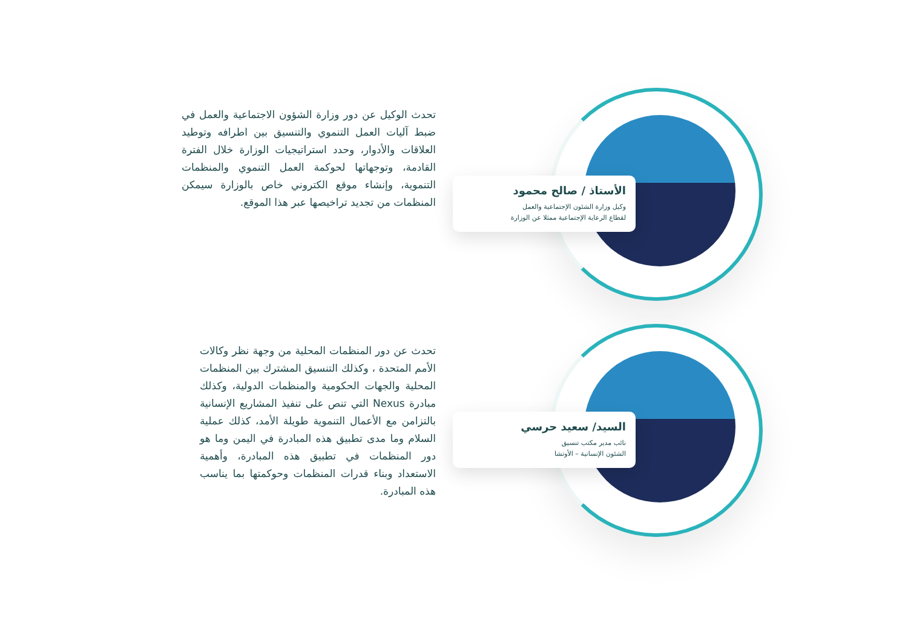الأستاذ / صالح محمود
وكيل وزارة الشئون الإجتماعية والعمل
لقطاع الرعاية الإجتماعية ممثلا عن الوزارة
تحدث الوكيل عن دور وزارة الشؤون الاجتماعية والعمل في ضبط آليات العمل التنموي والتنسيق بين اطرافه وتوطيد العلاقات والأدوار، وحدد استراتيجيات الوزارة خلال الفترة القادمة، وتوجهاتها لحوكمة العمل التنموي والمنظمات التنموية، وإنشاء موقع الكتروني خاص بالوزارة سيمكن المنظمات من تجديد تراخيصها عبر هذا الموقع.
السيد/ سعيد حرسي
نائب مدير مكتب تنسيق
الشئون الإنسانية – الأوتشا
تحدث عن دور المنظمات المحلية من وجهة نظر وكالات الأمم المتحدة ، وكذلك التنسيق المشترك بين المنظمات المحلية والجهات الحكومية والمنظمات الدولية، وكذلك مبادرة Nexus التي تنص على تنفيذ المشاريع الإنسانية بالتزامن مع الأعمال التنموية طويلة الأمد، كذلك عملية السلام وما مدى تطبيق هذه المبادرة في اليمن وما هو دور المنظمات في تطبيق هذه المبادرة، وأهمية الاستعداد وبناء قدرات المنظمات وحوكمتها بما يناسب هذه المبادرة.